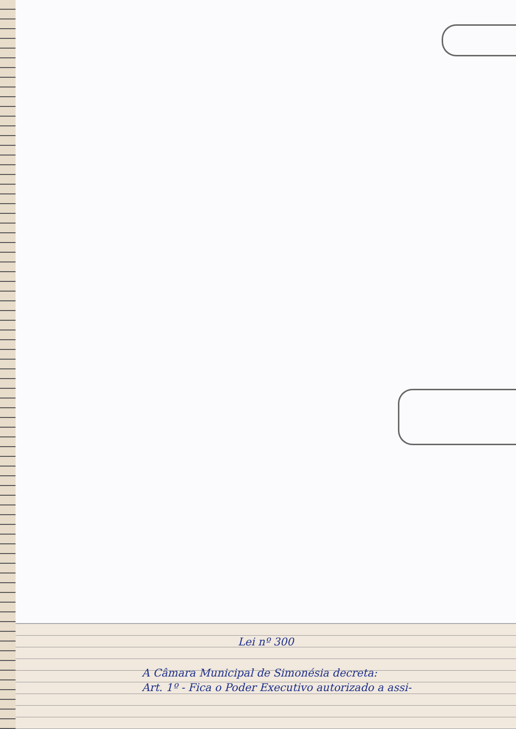Lei nº 300
A Câmara Municipal de Simonésia decreta:
Art. 1º - Fica o Poder Executivo autorizado a assi-